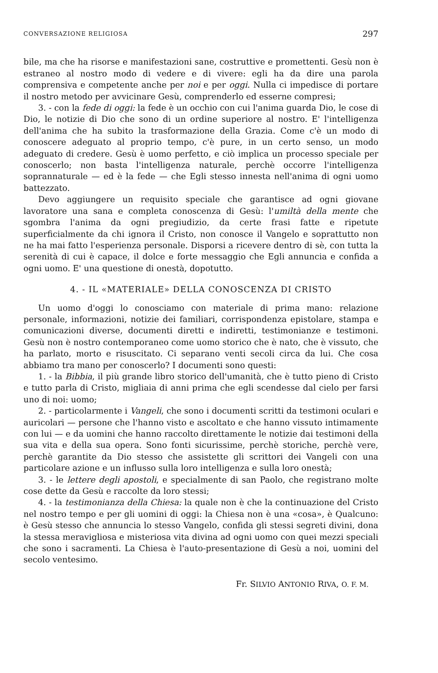CONVERSAZIONE RELIGIOSA 297
bile, ma che ha risorse e manifestazioni sane, costruttive e promettenti. Gesù non è estraneo al nostro modo di vedere e di vivere: egli ha da dire una parola comprensiva e competente anche per noi e per oggi. Nulla ci impedisce di portare il nostro metodo per avvicinare Gesù, comprenderlo ed esserne compresi;
3. - con la fede di oggi: la fede è un occhio con cui l'anima guarda Dio, le cose di Dio, le notizie di Dio che sono di un ordine superiore al nostro. E' l'intelligenza dell'anima che ha subito la trasformazione della Grazia. Come c'è un modo di conoscere adeguato al proprio tempo, c'è pure, in un certo senso, un modo adeguato di credere. Gesù è uomo perfetto, e ciò implica un processo speciale per conoscerlo; non basta l'intelligenza naturale, perchè occorre l'intelligenza soprannaturale — ed è la fede — che Egli stesso innesta nell'anima di ogni uomo battezzato.
Devo aggiungere un requisito speciale che garantisce ad ogni giovane lavoratore una sana e completa conoscenza di Gesù: l'umiltà della mente che sgombra l'anima da ogni pregiudizio, da certe frasi fatte e ripetute superficialmente da chi ignora il Cristo, non conosce il Vangelo e soprattutto non ne ha mai fatto l'esperienza personale. Disporsi a ricevere dentro di sè, con tutta la serenità di cui è capace, il dolce e forte messaggio che Egli annuncia e confida a ogni uomo. E' una questione di onestà, dopotutto.
4. - IL «MATERIALE» DELLA CONOSCENZA DI CRISTO
Un uomo d'oggi lo conosciamo con materiale di prima mano: relazione personale, informazioni, notizie dei familiari, corrispondenza epistolare, stampa e comunicazioni diverse, documenti diretti e indiretti, testimonianze e testimoni. Gesù non è nostro contemporaneo come uomo storico che è nato, che è vissuto, che ha parlato, morto e risuscitato. Ci separano venti secoli circa da lui. Che cosa abbiamo tra mano per conoscerlo? I documenti sono questi:
1. - la Bibbia, il più grande libro storico dell'umanità, che è tutto pieno di Cristo e tutto parla di Cristo, migliaia di anni prima che egli scendesse dal cielo per farsi uno di noi: uomo;
2. - particolarmente i Vangeli, che sono i documenti scritti da testimoni oculari e auricolari — persone che l'hanno visto e ascoltato e che hanno vissuto intimamente con lui — e da uomini che hanno raccolto direttamente le notizie dai testimoni della sua vita e della sua opera. Sono fonti sicurissime, perchè storiche, perchè vere, perchè garantite da Dio stesso che assistette gli scrittori dei Vangeli con una particolare azione e un influsso sulla loro intelligenza e sulla loro onestà;
3. - le lettere degli apostoli, e specialmente di san Paolo, che registrano molte cose dette da Gesù e raccolte da loro stessi;
4. - la testimonianza della Chiesa: la quale non è che la continuazione del Cristo nel nostro tempo e per gli uomini di oggi: la Chiesa non è una «cosa», è Qualcuno: è Gesù stesso che annuncia lo stesso Vangelo, confida gli stessi segreti divini, dona la stessa meravigliosa e misteriosa vita divina ad ogni uomo con quei mezzi speciali che sono i sacramenti. La Chiesa è l'auto-presentazione di Gesù a noi, uomini del secolo ventesimo.
Fr. SILVIO ANTONIO RIVA, O. F. M.